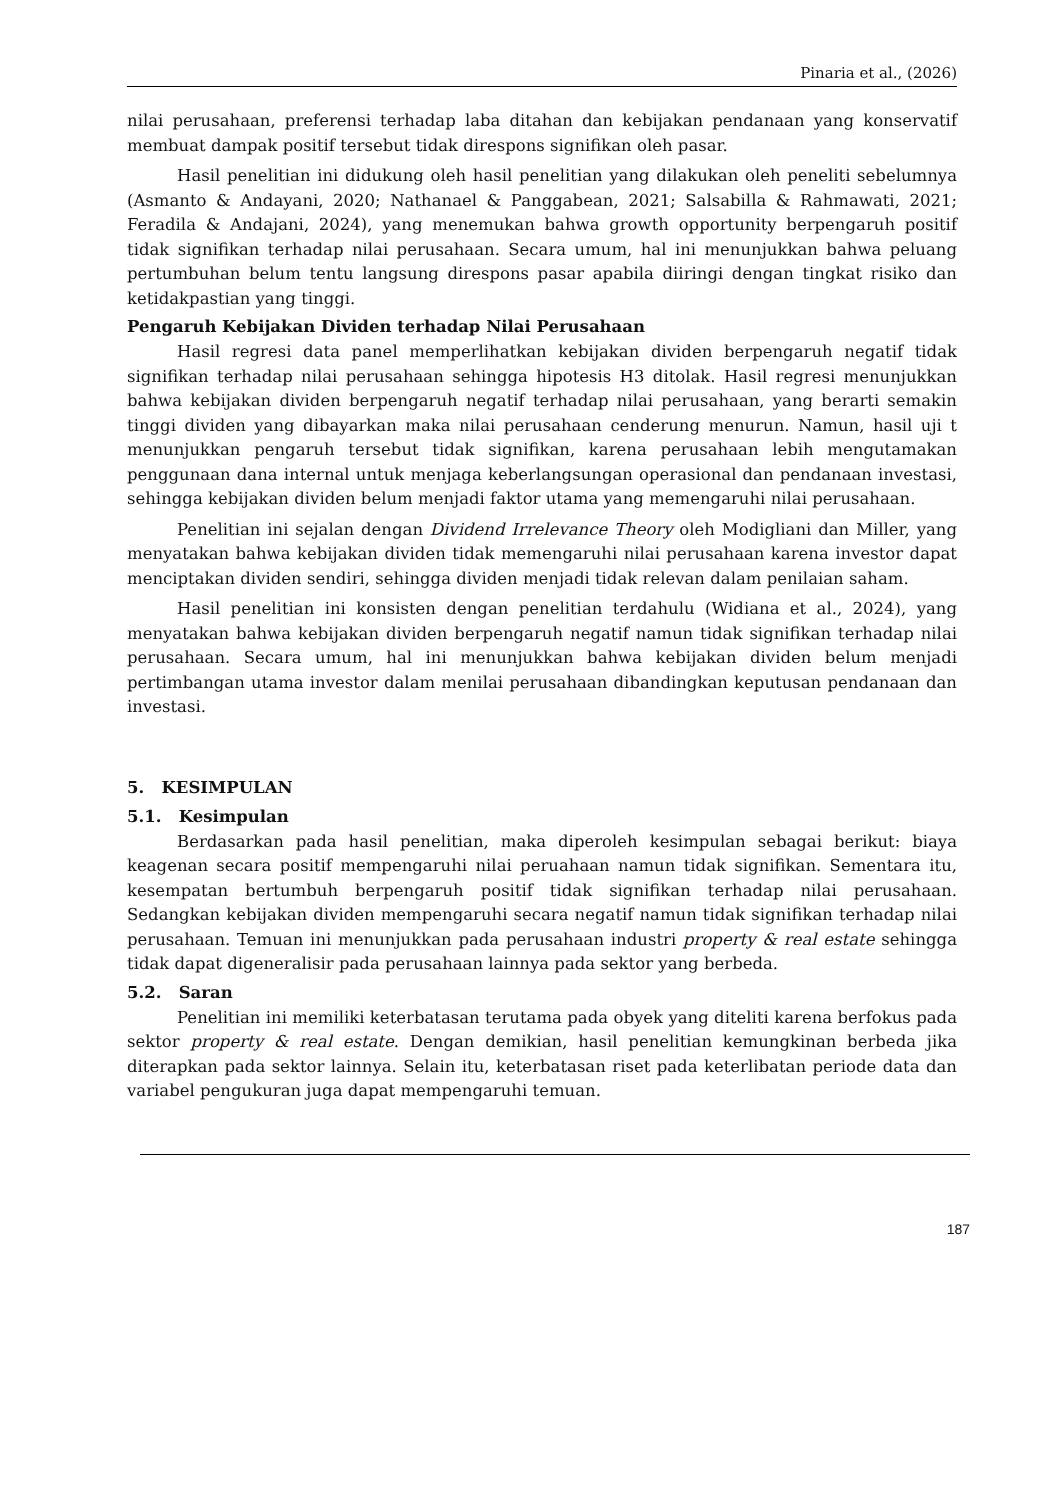Pinaria et al., (2026)
nilai perusahaan, preferensi terhadap laba ditahan dan kebijakan pendanaan yang konservatif membuat dampak positif tersebut tidak direspons signifikan oleh pasar.
Hasil penelitian ini didukung oleh hasil penelitian yang dilakukan oleh peneliti sebelumnya (Asmanto & Andayani, 2020; Nathanael & Panggabean, 2021; Salsabilla & Rahmawati, 2021; Feradila & Andajani, 2024), yang menemukan bahwa growth opportunity berpengaruh positif tidak signifikan terhadap nilai perusahaan. Secara umum, hal ini menunjukkan bahwa peluang pertumbuhan belum tentu langsung direspons pasar apabila diiringi dengan tingkat risiko dan ketidakpastian yang tinggi.
Pengaruh Kebijakan Dividen terhadap Nilai Perusahaan
Hasil regresi data panel memperlihatkan kebijakan dividen berpengaruh negatif tidak signifikan terhadap nilai perusahaan sehingga hipotesis H3 ditolak. Hasil regresi menunjukkan bahwa kebijakan dividen berpengaruh negatif terhadap nilai perusahaan, yang berarti semakin tinggi dividen yang dibayarkan maka nilai perusahaan cenderung menurun. Namun, hasil uji t menunjukkan pengaruh tersebut tidak signifikan, karena perusahaan lebih mengutamakan penggunaan dana internal untuk menjaga keberlangsungan operasional dan pendanaan investasi, sehingga kebijakan dividen belum menjadi faktor utama yang memengaruhi nilai perusahaan.
Penelitian ini sejalan dengan Dividend Irrelevance Theory oleh Modigliani dan Miller, yang menyatakan bahwa kebijakan dividen tidak memengaruhi nilai perusahaan karena investor dapat menciptakan dividen sendiri, sehingga dividen menjadi tidak relevan dalam penilaian saham.
Hasil penelitian ini konsisten dengan penelitian terdahulu (Widiana et al., 2024), yang menyatakan bahwa kebijakan dividen berpengaruh negatif namun tidak signifikan terhadap nilai perusahaan. Secara umum, hal ini menunjukkan bahwa kebijakan dividen belum menjadi pertimbangan utama investor dalam menilai perusahaan dibandingkan keputusan pendanaan dan investasi.
5. KESIMPULAN
5.1. Kesimpulan
Berdasarkan pada hasil penelitian, maka diperoleh kesimpulan sebagai berikut: biaya keagenan secara positif mempengaruhi nilai peruahaan namun tidak signifikan. Sementara itu, kesempatan bertumbuh berpengaruh positif tidak signifikan terhadap nilai perusahaan. Sedangkan kebijakan dividen mempengaruhi secara negatif namun tidak signifikan terhadap nilai perusahaan. Temuan ini menunjukkan pada perusahaan industri property & real estate sehingga tidak dapat digeneralisir pada perusahaan lainnya pada sektor yang berbeda.
5.2. Saran
Penelitian ini memiliki keterbatasan terutama pada obyek yang diteliti karena berfokus pada sektor property & real estate. Dengan demikian, hasil penelitian kemungkinan berbeda jika diterapkan pada sektor lainnya. Selain itu, keterbatasan riset pada keterlibatan periode data dan variabel pengukuran juga dapat mempengaruhi temuan.
187